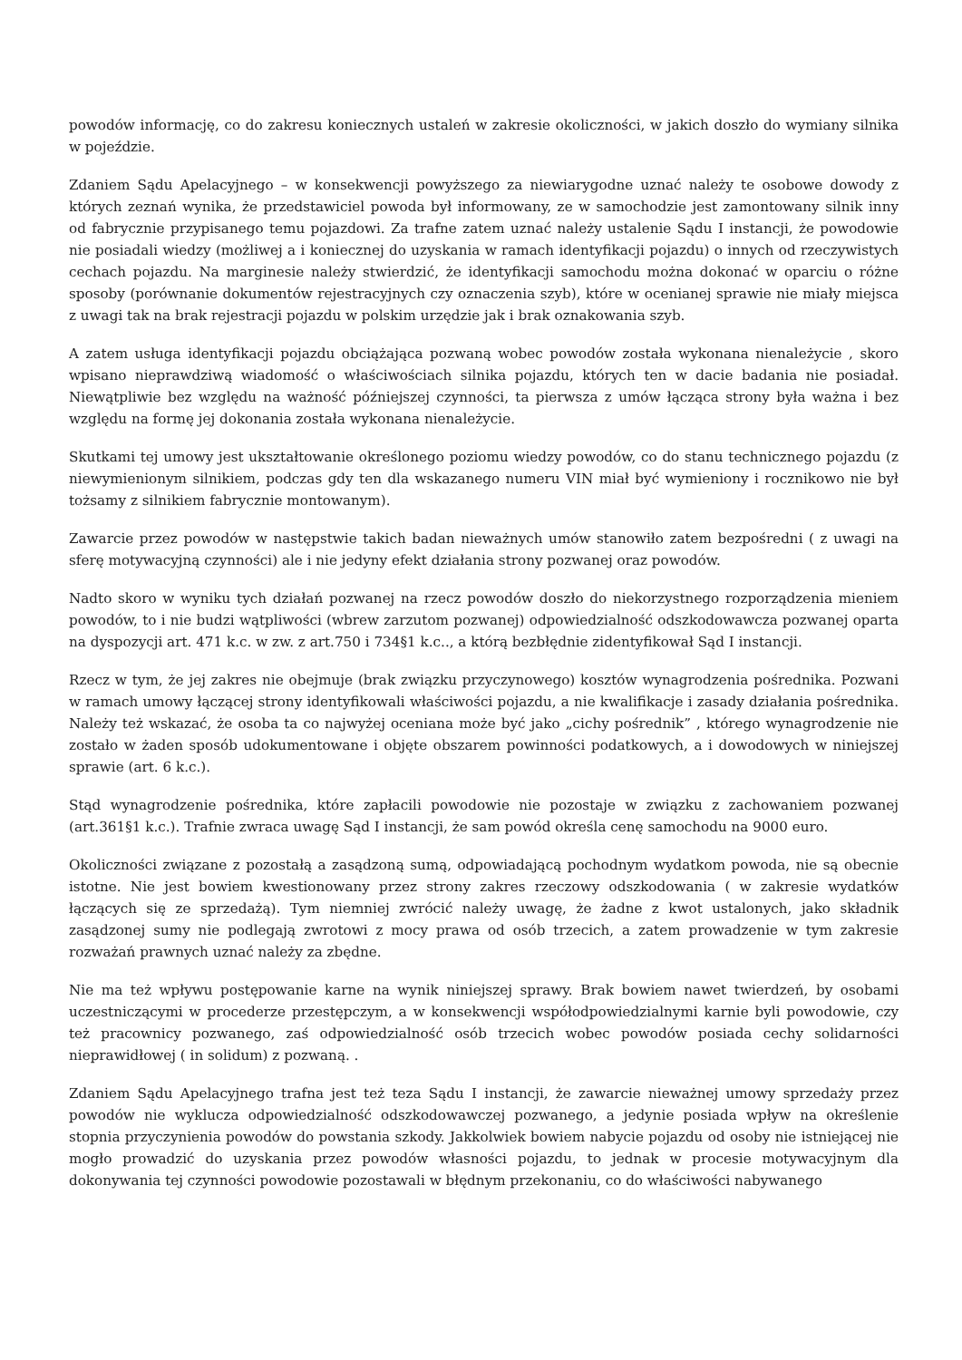powodów informację, co do zakresu koniecznych ustaleń w zakresie okoliczności, w jakich doszło do wymiany silnika w pojeździe.
Zdaniem Sądu Apelacyjnego – w konsekwencji powyższego za niewiarygodne uznać należy te osobowe dowody z których zeznań wynika, że przedstawiciel powoda był informowany, ze w samochodzie jest zamontowany silnik inny od fabrycznie przypisanego temu pojazdowi. Za trafne zatem uznać należy ustalenie Sądu I instancji, że powodowie nie posiadali wiedzy (możliwej a i koniecznej do uzyskania w ramach identyfikacji pojazdu) o innych od rzeczywistych cechach pojazdu. Na marginesie należy stwierdzić, że identyfikacji samochodu można dokonać w oparciu o różne sposoby (porównanie dokumentów rejestracyjnych czy oznaczenia szyb), które w ocenianej sprawie nie miały miejsca z uwagi tak na brak rejestracji pojazdu w polskim urzędzie jak i brak oznakowania szyb.
A zatem usługa identyfikacji pojazdu obciążająca pozwaną wobec powodów została wykonana nienależycie , skoro wpisano nieprawdziwą wiadomość o właściwościach silnika pojazdu, których ten w dacie badania nie posiadał. Niewątpliwie bez względu na ważność późniejszej czynności, ta pierwsza z umów łącząca strony była ważna i bez względu na formę jej dokonania została wykonana nienależycie.
Skutkami tej umowy jest ukształtowanie określonego poziomu wiedzy powodów, co do stanu technicznego pojazdu (z niewymienionym silnikiem, podczas gdy ten dla wskazanego numeru VIN miał być wymieniony i rocznikowo nie był tożsamy z silnikiem fabrycznie montowanym).
Zawarcie przez powodów w następstwie takich badan nieważnych umów stanowiło zatem bezpośredni ( z uwagi na sferę motywacyjną czynności) ale i nie jedyny efekt działania strony pozwanej oraz powodów.
Nadto skoro w wyniku tych działań pozwanej na rzecz powodów doszło do niekorzystnego rozporządzenia mieniem powodów, to i nie budzi wątpliwości (wbrew zarzutom pozwanej) odpowiedzialność odszkodowawcza pozwanej oparta na dyspozycji art. 471 k.c. w zw. z art.750 i 734§1 k.c.., a którą bezbłędnie zidentyfikował Sąd I instancji.
Rzecz w tym, że jej zakres nie obejmuje (brak związku przyczynowego) kosztów wynagrodzenia pośrednika. Pozwani w ramach umowy łączącej strony identyfikowali właściwości pojazdu, a nie kwalifikacje i zasady działania pośrednika. Należy też wskazać, że osoba ta co najwyżej oceniana może być jako „cichy pośrednik” , którego wynagrodzenie nie zostało w żaden sposób udokumentowane i objęte obszarem powinności podatkowych, a i dowodowych w niniejszej sprawie (art. 6 k.c.).
Stąd wynagrodzenie pośrednika, które zapłacili powodowie nie pozostaje w związku z zachowaniem pozwanej (art.361§1 k.c.). Trafnie zwraca uwagę Sąd I instancji, że sam powód określa cenę samochodu na 9000 euro.
Okoliczności związane z pozostałą a zasądzoną sumą, odpowiadającą pochodnym wydatkom powoda, nie są obecnie istotne. Nie jest bowiem kwestionowany przez strony zakres rzeczowy odszkodowania ( w zakresie wydatków łączących się ze sprzedażą). Tym niemniej zwrócić należy uwagę, że żadne z kwot ustalonych, jako składnik zasądzonej sumy nie podlegają zwrotowi z mocy prawa od osób trzecich, a zatem prowadzenie w tym zakresie rozważań prawnych uznać należy za zbędne.
Nie ma też wpływu postępowanie karne na wynik niniejszej sprawy. Brak bowiem nawet twierdzeń, by osobami uczestniczącymi w procederze przestępczym, a w konsekwencji współodpowiedzialnymi karnie byli powodowie, czy też pracownicy pozwanego, zaś odpowiedzialność osób trzecich wobec powodów posiada cechy solidarności nieprawidłowej ( in solidum) z pozwaną. .
Zdaniem Sądu Apelacyjnego trafna jest też teza Sądu I instancji, że zawarcie nieważnej umowy sprzedaży przez powodów nie wyklucza odpowiedzialność odszkodowawczej pozwanego, a jedynie posiada wpływ na określenie stopnia przyczynienia powodów do powstania szkody. Jakkolwiek bowiem nabycie pojazdu od osoby nie istniejącej nie mogło prowadzić do uzyskania przez powodów własności pojazdu, to jednak w procesie motywacyjnym dla dokonywania tej czynności powodowie pozostawali w błędnym przekonaniu, co do właściwości nabywanego